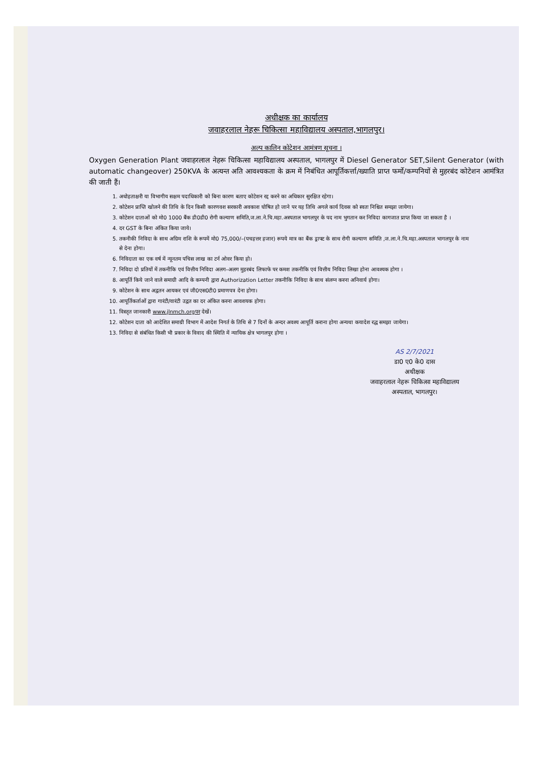अधीक्षक का कार्यालय
जवाहरलाल नेहरू चिकित्सा महाविद्यालय अस्पताल,भागलपुर।
अल्प कालिन कोटेशन आमंत्रण सूचना ।
Oxygen Generation Plant जवाहरलाल नेहरू चिकित्सा महाविद्यालय अस्पताल, भागलपुर में Diesel Generator SET,Silent Generator (with automatic changeover) 250KVA के अत्यन्त अति आवश्यकता के क्रम में निबंधित आपूर्तिकर्त्ता/ख्याति प्राप्त फर्मो/कम्पनियों से मुहरबंद कोटेशन आमंत्रित की जाती हैं।
1. अधोहताक्षरी या विभागीय सक्षम पदाधिकारी को बिना कारण बताए कोटेशन रद्द करने का अधिकार सुरक्षित रहेगा।
2. कोटेशन प्राप्ति खोलने की तिथि के दिन किसी कारणवश सरकारी अवकाश घोषित हो जाने पर यह तिथि अगले कार्य दिवस को स्वतः निश्चित समझा जायेगा।
3. कोटेशन दाताओं को मो0 1000 बैंक डी0डी0 रोगी कल्याण समिति,ज.ला.ने.चि.महा.अस्पताल भागलपुर के पद नाम भुगतान कर निविदा कागजात प्राप्त किया जा सकता है ।
4. दर GST के बिना अंकित किया जाये।
5. तकनीकी निविदा के साथ अग्रिम राशि के रूपमें मो0 75,000/–(पचहत्तर हजार) रूपये मात्र का बैंक ड्राफ्ट के साथ रोगी कल्याण समिति ,ज.ला.ने.चि.महा.अस्पताल भागलपुर के नाम से देना होगा।
6. निविदाता का एक वर्ष में न्यूनतम पचिस लाख का टर्न ओवर किया हो।
7. निविदा दो प्रतियों में तकनीकि एवं वित्तीय निविदा अलग–अलग मुहरबंद लिफाफे पर कमश तकनीकि एवं वित्तीय निविदा लिखा होना आवश्यक होगा ।
8. आपूर्ति किये जाने वाले समाग्री आदि के कम्पनी द्वारा Authorization Letter तकनीकि निविदा के साथ संलग्न करना अनिवार्य होगा।
9. कोटेशन के साथ अद्वतन आयकर एवं जी0एस0टी0 प्रमाणपत्र देना होगा।
10. आपूर्तिकर्ताओं द्वारा गारंटी/वारंटी उद्वत का दर अंकित करना आवशयक होगा।
11. विस्तृत जानकारी www.jlnmch.orgपर देखें।
12. कोटेशन दाता को आदेशित समाग्री विभाग में आदेश निगर्त के तिथि से 7 दिनों के अन्दर अवश्य आपूर्ति कराना होगा अन्यथा कयादेश रद्ध समझा जायेगा।
13. निविदा से संबंधित किसी भी प्रकार के विवाद की स्थिति में न्यायिक क्षेत्र भागलपुर होगा ।
AS 2/7/2021
डा0 ए0 के0 दास
अधीक्षक
जवाहरलाल नेहरू चिकित्सा महाविद्यालय
अस्पताल, भागलपुर।